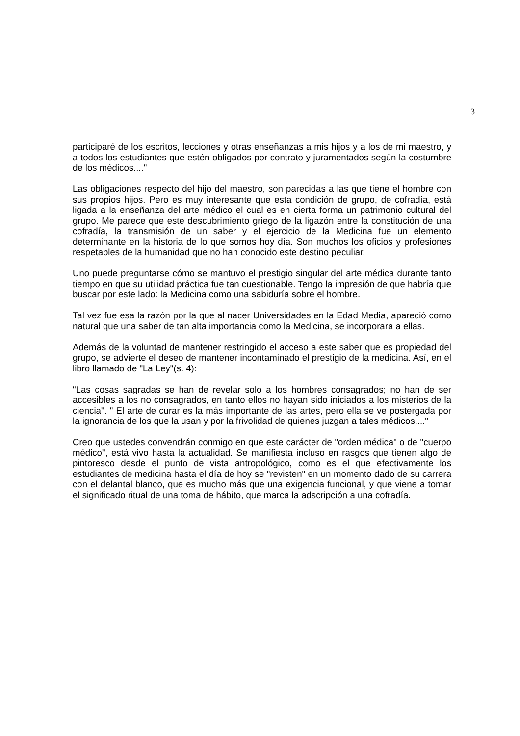3
participaré de los escritos, lecciones y otras enseñanzas a mis hijos y a los de mi maestro, y a todos los estudiantes que estén obligados por contrato y juramentados según la costumbre de los médicos...."
Las obligaciones respecto del hijo del maestro, son parecidas a las que tiene el hombre con sus propios hijos. Pero es muy interesante que esta condición de grupo, de cofradía, está ligada a la enseñanza del arte médico el cual es en cierta forma un patrimonio cultural del grupo. Me parece que este descubrimiento griego de la ligazón entre la constitución de una cofradía, la transmisión de un saber y el ejercicio de la Medicina fue un elemento determinante en la historia de lo que somos hoy día. Son muchos los oficios y profesiones respetables de la humanidad que no han conocido este destino peculiar.
Uno puede preguntarse cómo se mantuvo el prestigio singular del arte médica durante tanto tiempo en que su utilidad práctica fue tan cuestionable. Tengo la impresión de que habría que buscar por este lado: la Medicina como una sabiduría sobre el hombre.
Tal vez fue esa la razón por la que al nacer Universidades en la Edad Media, apareció como natural que una saber de tan alta importancia como la Medicina, se incorporara a ellas.
Además de la voluntad de mantener restringido el acceso a este saber que es propiedad del grupo, se advierte el deseo de mantener incontaminado el prestigio de la medicina. Así, en el libro llamado de "La Ley"(s. 4):
"Las cosas sagradas se han de revelar solo a los hombres consagrados; no han de ser accesibles a los no consagrados, en tanto ellos no hayan sido iniciados a los misterios de la ciencia". " El arte de curar es la más importante de las artes, pero ella se ve postergada por la ignorancia de los que la usan y por la frivolidad de quienes juzgan a tales médicos...."
Creo que ustedes convendrán conmigo en que este carácter de "orden médica" o de "cuerpo médico", está vivo hasta la actualidad. Se manifiesta incluso en rasgos que tienen algo de pintoresco desde el punto de vista antropológico, como es el que efectivamente los estudiantes de medicina hasta el día de hoy se "revisten" en un momento dado de su carrera con el delantal blanco, que es mucho más que una exigencia funcional, y que viene a tomar el significado ritual de una toma de hábito, que marca la adscripción a una cofradía.